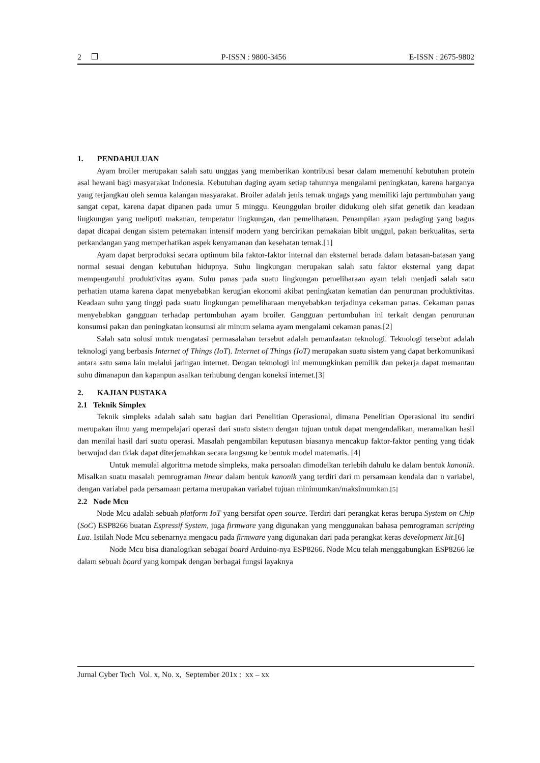2 ❐ P-ISSN : 9800-3456 E-ISSN : 2675-9802
1. PENDAHULUAN
Ayam broiler merupakan salah satu unggas yang memberikan kontribusi besar dalam memenuhi kebutuhan protein asal hewani bagi masyarakat Indonesia. Kebutuhan daging ayam setiap tahunnya mengalami peningkatan, karena harganya yang terjangkau oleh semua kalangan masyarakat. Broiler adalah jenis ternak ungags yang memiliki laju pertumbuhan yang sangat cepat, karena dapat dipanen pada umur 5 minggu. Keunggulan broiler didukung oleh sifat genetik dan keadaan lingkungan yang meliputi makanan, temperatur lingkungan, dan pemeliharaan. Penampilan ayam pedaging yang bagus dapat dicapai dengan sistem peternakan intensif modern yang bercirikan pemakaian bibit unggul, pakan berkualitas, serta perkandangan yang memperhatikan aspek kenyamanan dan kesehatan ternak.[1]
Ayam dapat berproduksi secara optimum bila faktor-faktor internal dan eksternal berada dalam batasan-batasan yang normal sesuai dengan kebutuhan hidupnya. Suhu lingkungan merupakan salah satu faktor eksternal yang dapat mempengaruhi produktivitas ayam. Suhu panas pada suatu lingkungan pemeliharaan ayam telah menjadi salah satu perhatian utama karena dapat menyebabkan kerugian ekonomi akibat peningkatan kematian dan penurunan produktivitas. Keadaan suhu yang tinggi pada suatu lingkungan pemeliharaan menyebabkan terjadinya cekaman panas. Cekaman panas menyebabkan gangguan terhadap pertumbuhan ayam broiler. Gangguan pertumbuhan ini terkait dengan penurunan konsumsi pakan dan peningkatan konsumsi air minum selama ayam mengalami cekaman panas.[2]
Salah satu solusi untuk mengatasi permasalahan tersebut adalah pemanfaatan teknologi. Teknologi tersebut adalah teknologi yang berbasis Internet of Things (IoT). Internet of Things (IoT) merupakan suatu sistem yang dapat berkomunikasi antara satu sama lain melalui jaringan internet. Dengan teknologi ini memungkinkan pemilik dan pekerja dapat memantau suhu dimanapun dan kapanpun asalkan terhubung dengan koneksi internet.[3]
2. KAJIAN PUSTAKA
2.1 Teknik Simplex
Teknik simpleks adalah salah satu bagian dari Penelitian Operasional, dimana Penelitian Operasional itu sendiri merupakan ilmu yang mempelajari operasi dari suatu sistem dengan tujuan untuk dapat mengendalikan, meramalkan hasil dan menilai hasil dari suatu operasi. Masalah pengambilan keputusan biasanya mencakup faktor-faktor penting yang tidak berwujud dan tidak dapat diterjemahkan secara langsung ke bentuk model matematis. [4]
Untuk memulai algoritma metode simpleks, maka persoalan dimodelkan terlebih dahulu ke dalam bentuk kanonik. Misalkan suatu masalah pemrograman linear dalam bentuk kanonik yang terdiri dari m persamaan kendala dan n variabel, dengan variabel pada persamaan pertama merupakan variabel tujuan minimumkan/maksimumkan.[5]
2.2 Node Mcu
Node Mcu adalah sebuah platform IoT yang bersifat open source. Terdiri dari perangkat keras berupa System on Chip (SoC) ESP8266 buatan Espressif System, juga firmware yang digunakan yang menggunakan bahasa pemrograman scripting Lua. Istilah Node Mcu sebenarnya mengacu pada firmware yang digunakan dari pada perangkat keras development kit.[6]
Node Mcu bisa dianalogikan sebagai board Arduino-nya ESP8266. Node Mcu telah menggabungkan ESP8266 ke dalam sebuah board yang kompak dengan berbagai fungsi layaknya
Jurnal Cyber Tech Vol. x, No. x, September 201x : xx – xx